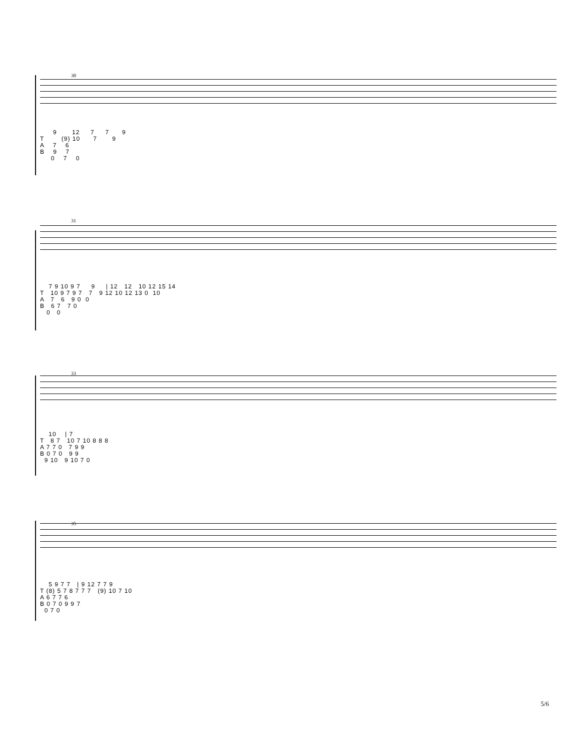30
9 12 7 7 9
T (9) 10 7 9
A 7 6
B 9 7
0 7 0
31
7 9 10 9 7 9 | 12 12 10 12 15 14
T 10 9 7 9 7 7 9 12 10 12 13 0 10
A 7 6 9 0 0
B 6 7 7 0
0 0
33
10 | 7
T 8 7 10 7 10 8 8 8
A 7 7 0 7 9 9
B 0 7 0 9 9
9 10 9 10 7 0
35
5 9 7 7 | 9 12 7 7 9
T (8) 5 7 8 7 7 7 (9) 10 7 10
A 6 7 7 6
B 0 7 0 9 9 7
0 7 0
5/6